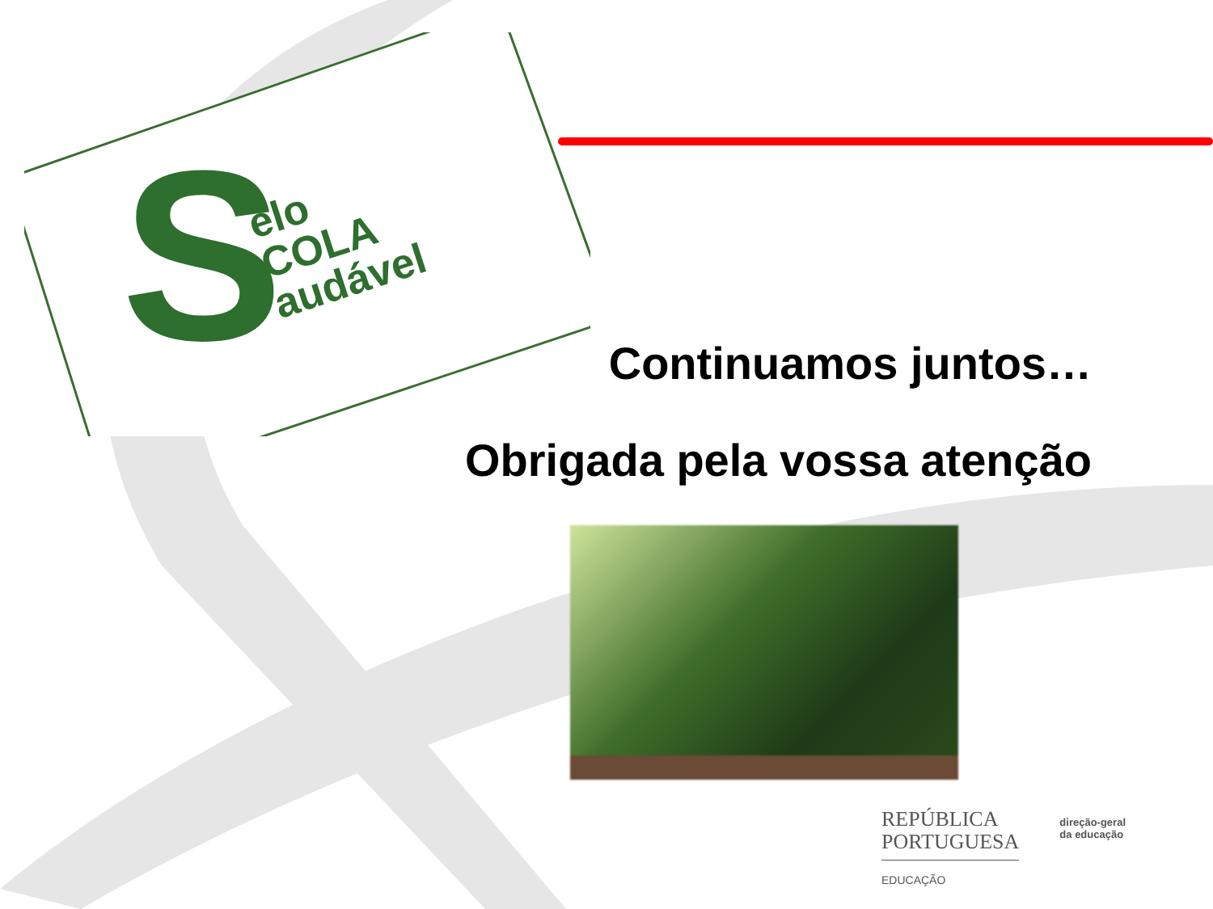S
elo
COLA
audável
Continuamos juntos…
Obrigada pela vossa atenção
REPÚBLICA
PORTUGUESA
EDUCAÇÃO
direção-geral
da educação